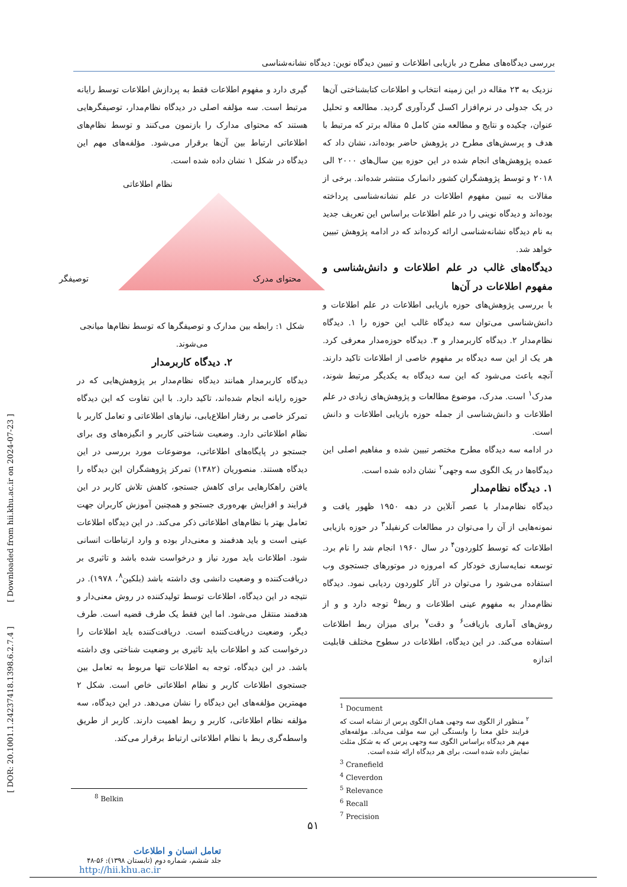بررسی دیدگاه‌های مطرح در بازیابی اطلاعات و تبیین دیدگاه نوین: دیدگاه نشانه‌شناسی
نزدیک به ۲۳ مقاله در این زمینه انتخاب و اطلاعات کتابشناختی آن‌ها در یک جدولی در نرم‌افزار اکسل گردآوری گردید. مطالعه و تحلیل عنوان، چکیده و نتایج و مطالعه متن کامل ۵ مقاله برتر که مرتبط با هدف و پرسش‌های مطرح در پژوهش حاضر بوده‌اند، نشان داد که عمده پژوهش‌های انجام شده در این حوزه بین سال‌های ۲۰۰۰ الی ۲۰۱۸ و توسط پژوهشگران کشور دانمارک منتشر شده‌اند. برخی از مقالات به تبیین مفهوم اطلاعات در علم نشانه‌شناسی پرداخته بوده‌اند و دیدگاه نوینی را در علم اطلاعات براساس این تعریف جدید به نام دیدگاه نشانه‌شناسی ارائه کرده‌اند که در ادامه پژوهش تبیین خواهد شد.
دیدگاه‌های غالب در علم اطلاعات و دانش‌شناسی و مفهوم اطلاعات در آن‌ها
با بررسی پژوهش‌های حوزه بازیابی اطلاعات در علم اطلاعات و دانش‌شناسی می‌توان سه دیدگاه غالب این حوزه را ۱. دیدگاه نظام‌مدار ۲. دیدگاه کاربرمدار و ۳. دیدگاه حوزه‌مدار معرفی کرد. هر یک از این سه دیدگاه بر مفهوم خاصی از اطلاعات تاکید دارند. آنچه باعث می‌شود که این سه دیدگاه به یکدیگر مرتبط شوند، مدرک<sup>۱</sup> است. مدرک، موضوع مطالعات و پژوهش‌های زیادی در علم اطلاعات و دانش‌شناسی از جمله حوزه بازیابی اطلاعات و دانش است.
در ادامه سه دیدگاه مطرح مختصر تبیین شده و مفاهیم اصلی این دیدگاه‌ها در یک الگوی سه وجهی<sup>۲</sup> نشان داده شده است.
۱. دیدگاه نظام‌مدار
دیدگاه نظام‌مدار با عصر آنلاین در دهه ۱۹۵۰ ظهور یافت و نمونه‌هایی از آن را می‌توان در مطالعات کرنفیلد<sup>۳</sup> در حوزه بازیابی اطلاعات که توسط کلوردون<sup>۴</sup> در سال ۱۹۶۰ انجام شد را نام برد. توسعه نمایه‌سازی خودکار که امروزه در موتورهای جستجوی وب استفاده می‌شود را می‌توان در آثار کلوردون ردیابی نمود. دیدگاه نظام‌مدار به مفهوم عینی اطلاعات و ربط<sup>۵</sup> توجه دارد و و از روش‌های آماری بازیافت<sup>۶</sup> و دقت<sup>۷</sup> برای میزان ربط اطلاعات استفاده می‌کند. در این دیدگاه، اطلاعات در سطوح مختلف قابلیت اندازه‌
<sup>1</sup> Document
<sup>۲</sup> منظور از الگوی سه وجهی همان الگوی پرس از نشانه است که فرایند خلق معنا را وابستگی این سه مؤلف می‌داند. مؤلفه‌های مهم هر دیدگاه براساس الگوی سه وجهی پرس که به شکل مثلث نمایش داده شده است، برای هر دیدگاه ارائه شده است.
<sup>3</sup> Cranefield
<sup>4</sup> Cleverdon
<sup>5</sup> Relevance
<sup>6</sup> Recall
<sup>7</sup> Precision
گیری دارد و مفهوم اطلاعات فقط به پردازش اطلاعات توسط رایانه مرتبط است. سه مؤلفه اصلی در دیدگاه نظام‌مدار، توصیفگرهایی هستند که محتوای مدارک را بازنمون می‌کنند و توسط نظام‌های اطلاعاتی ارتباط بین آن‌ها برقرار می‌شود. مؤلفه‌های مهم این دیدگاه در شکل ۱ نشان داده شده است.
نظام اطلاعاتی
محتوای مدرک توصیفگر
شکل ۱: رابطه بین مدارک و توصیفگرها که توسط نظام‌ها میانجی می‌شوند.
۲. دیدگاه کاربرمدار
دیدگاه کاربرمدار همانند دیدگاه نظام‌مدار بر پژوهش‌هایی که در حوزه رایانه انجام شده‌اند، تاکید دارد. با این تفاوت که این دیدگاه تمرکز خاصی بر رفتار اطلاع‌یابی، نیازهای اطلاعاتی و تعامل کاربر با نظام اطلاعاتی دارد. وضعیت شناختی کاربر و انگیزه‌های وی برای جستجو در پایگاه‌های اطلاعاتی، موضوعات مورد بررسی در این دیدگاه هستند. منصوریان (۱۳۸۲) تمرکز پژوهشگران این دیدگاه را یافتن راهکارهایی برای کاهش جستجو، کاهش تلاش کاربر در این فرایند و افزایش بهره‌وری جستجو و همچنین آموزش کاربران جهت تعامل بهتر با نظام‌های اطلاعاتی ذکر می‌کند. در این دیدگاه اطلاعات عینی است و باید هدفمند و معنی‌دار بوده و وارد ارتباطات انسانی شود. اطلاعات باید مورد نیاز و درخواست شده باشد و تاثیری بر دریافت‌کننده و وضعیت دانشی وی داشته باشد (بلکین<sup>۸</sup>، ۱۹۷۸). در نتیجه در این دیدگاه، اطلاعات توسط تولیدکننده در روش معنی‌دار و هدفمند منتقل می‌شود. اما این فقط یک طرف قضیه است. طرف دیگر، وضعیت دریافت‌کننده است. دریافت‌کننده باید اطلاعات را درخواست کند و اطلاعات باید تاثیری بر وضعیت شناختی وی داشته باشد. در این دیدگاه، توجه به اطلاعات تنها مربوط به تعامل بین جستجوی اطلاعات کاربر و نظام اطلاعاتی خاص است. شکل ۲ مهمترین مؤلفه‌های این دیدگاه را نشان می‌دهد. در این دیدگاه، سه مؤلفه نظام اطلاعاتی، کاربر و ربط اهمیت دارند. کاربر از طریق واسطه‌گری ربط با نظام اطلاعاتی ارتباط برقرار می‌کند.
<sup>8</sup> Belkin
۵۱
تعامل انسان و اطلاعات
جلد ششم، شماره دوم (تابستان ۱۳۹۸): ۵۶-۴۸
http://hii.khu.ac.ir
[ DOR: 20.1001.1.24237418.1398.6.2.7.4 ] [ Downloaded from hii.khu.ac.ir on 2024-07-23 ]